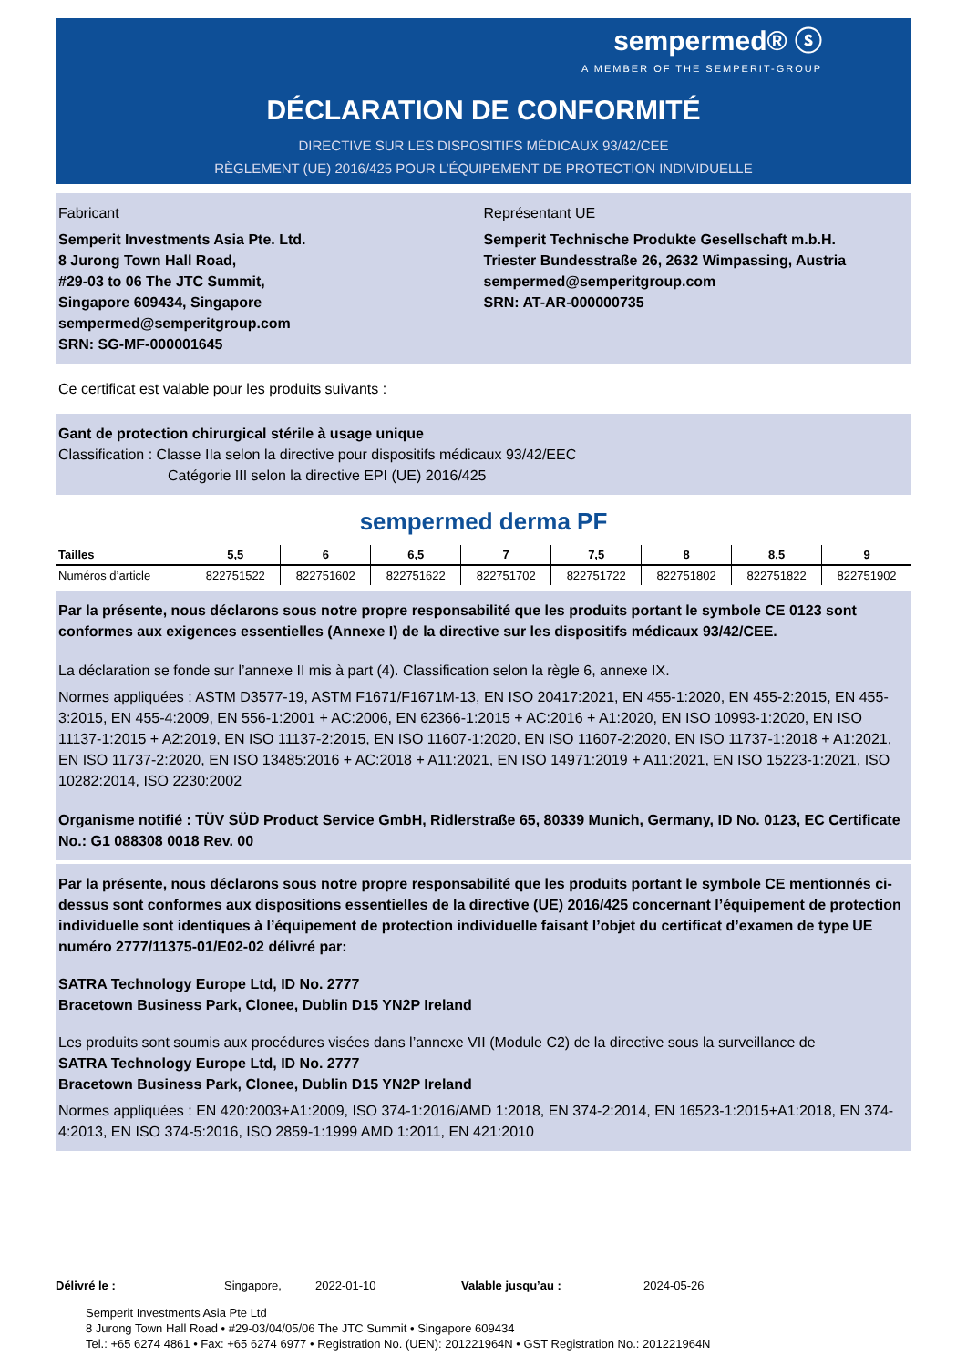sempermed® ⓢ
A MEMBER OF THE SEMPERIT-GROUP
DÉCLARATION DE CONFORMITÉ
DIRECTIVE SUR LES DISPOSITIFS MÉDICAUX 93/42/CEE
RÈGLEMENT (UE) 2016/425 POUR L’ÉQUIPEMENT DE PROTECTION INDIVIDUELLE
Fabricant
Semperit Investments Asia Pte. Ltd.
8 Jurong Town Hall Road,
#29-03 to 06 The JTC Summit,
Singapore 609434, Singapore
sempermed@semperitgroup.com
SRN: SG-MF-000001645
Représentant UE
Semperit Technische Produkte Gesellschaft m.b.H.
Triester Bundesstraße 26, 2632 Wimpassing, Austria
sempermed@semperitgroup.com
SRN: AT-AR-000000735
Ce certificat est valable pour les produits suivants :
Gant de protection chirurgical stérile à usage unique
Classification : Classe IIa selon la directive pour dispositifs médicaux 93/42/EEC
Catégorie III selon la directive EPI (UE) 2016/425
sempermed derma PF
| Tailles | 5,5 | 6 | 6,5 | 7 | 7,5 | 8 | 8,5 | 9 |
| --- | --- | --- | --- | --- | --- | --- | --- | --- |
| Numéros d’article | 822751522 | 822751602 | 822751622 | 822751702 | 822751722 | 822751802 | 822751822 | 822751902 |
Par la présente, nous déclarons sous notre propre responsabilité que les produits portant le symbole CE 0123 sont conformes aux exigences essentielles (Annexe I) de la directive sur les dispositifs médicaux 93/42/CEE.
La déclaration se fonde sur l’annexe II mis à part (4). Classification selon la règle 6, annexe IX.
Normes appliquées : ASTM D3577-19, ASTM F1671/F1671M-13, EN ISO 20417:2021, EN 455-1:2020, EN 455-2:2015, EN 455-3:2015, EN 455-4:2009, EN 556-1:2001 + AC:2006, EN 62366-1:2015 + AC:2016 + A1:2020, EN ISO 10993-1:2020, EN ISO 11137-1:2015 + A2:2019, EN ISO 11137-2:2015, EN ISO 11607-1:2020, EN ISO 11607-2:2020, EN ISO 11737-1:2018 + A1:2021, EN ISO 11737-2:2020, EN ISO 13485:2016 + AC:2018 + A11:2021, EN ISO 14971:2019 + A11:2021, EN ISO 15223-1:2021, ISO 10282:2014, ISO 2230:2002
Organisme notifié : TÜV SÜD Product Service GmbH, Ridlerstraße 65, 80339 Munich, Germany, ID No. 0123, EC Certificate No.: G1 088308 0018 Rev. 00
Par la présente, nous déclarons sous notre propre responsabilité que les produits portant le symbole CE mentionnés ci-dessus sont conformes aux dispositions essentielles de la directive (UE) 2016/425 concernant l’équipement de protection individuelle sont identiques à l’équipement de protection individuelle faisant l’objet du certificat d’examen de type UE numéro 2777/11375-01/E02-02 délivré par:
SATRA Technology Europe Ltd, ID No. 2777
Bracetown Business Park, Clonee, Dublin D15 YN2P Ireland
Les produits sont soumis aux procédures visées dans l’annexe VII (Module C2) de la directive sous la surveillance de
SATRA Technology Europe Ltd, ID No. 2777
Bracetown Business Park, Clonee, Dublin D15 YN2P Ireland
Normes appliquées : EN 420:2003+A1:2009, ISO 374-1:2016/AMD 1:2018, EN 374-2:2014, EN 16523-1:2015+A1:2018, EN 374-4:2013, EN ISO 374-5:2016, ISO 2859-1:1999 AMD 1:2011, EN 421:2010
Délivré le : Singapore, 2022-01-10 Valable jusqu’au : 2024-05-26
Semperit Investments Asia Pte Ltd
8 Jurong Town Hall Road • #29-03/04/05/06 The JTC Summit • Singapore 609434
Tel.: +65 6274 4861 • Fax: +65 6274 6977 • Registration No. (UEN): 201221964N • GST Registration No.: 201221964N